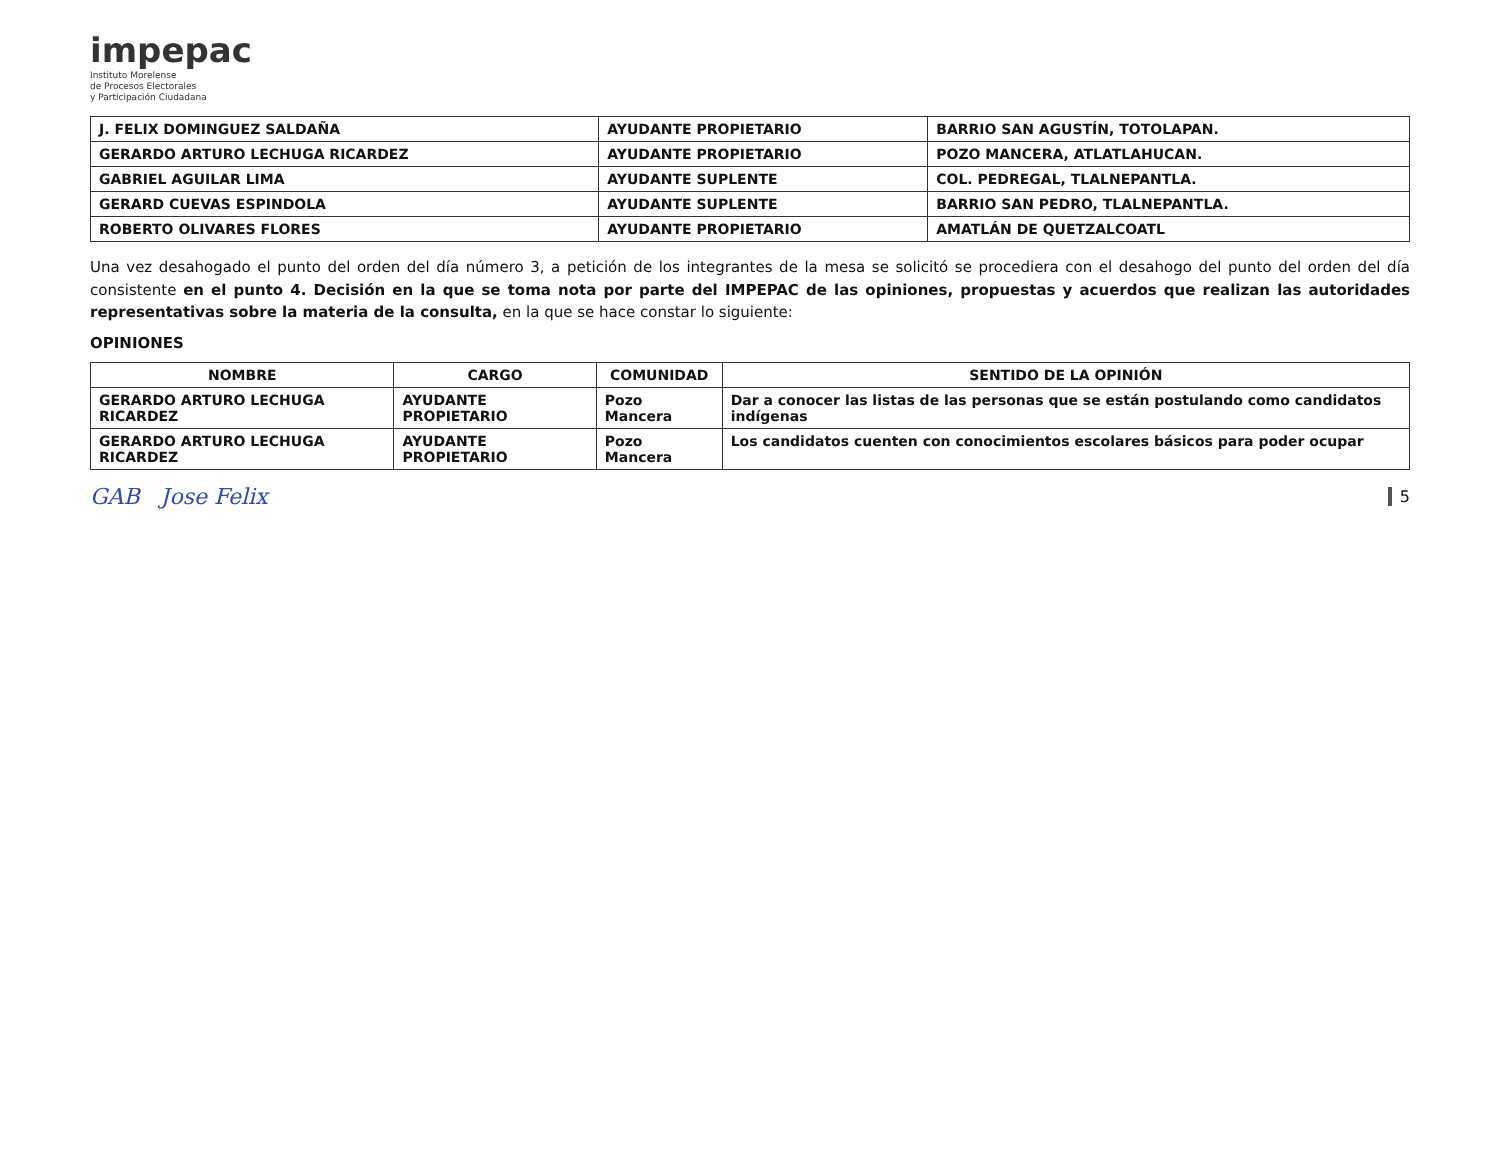impepac
Instituto Morelense
de Procesos Electorales
y Participación Ciudadana
| J. FELIX DOMINGUEZ SALDAÑA | AYUDANTE PROPIETARIO | BARRIO SAN AGUSTÍN, TOTOLAPAN. |
| GERARDO ARTURO LECHUGA RICARDEZ | AYUDANTE PROPIETARIO | POZO MANCERA, ATLATLAHUCAN. |
| GABRIEL AGUILAR LIMA | AYUDANTE SUPLENTE | COL. PEDREGAL, TLALNEPANTLA. |
| GERARD CUEVAS ESPINDOLA | AYUDANTE SUPLENTE | BARRIO SAN PEDRO, TLALNEPANTLA. |
| ROBERTO OLIVARES FLORES | AYUDANTE PROPIETARIO | AMATLÁN DE QUETZALCOATL |
Una vez desahogado el punto del orden del día número 3, a petición de los integrantes de la mesa se solicitó se procediera con el desahogo del punto del orden del día consistente en el punto 4. Decisión en la que se toma nota por parte del IMPEPAC de las opiniones, propuestas y acuerdos que realizan las autoridades representativas sobre la materia de la consulta, en la que se hace constar lo siguiente:
OPINIONES
| NOMBRE | CARGO | COMUNIDAD | SENTIDO DE LA OPINIÓN |
| --- | --- | --- | --- |
| GERARDO ARTURO LECHUGA RICARDEZ | AYUDANTE PROPIETARIO | Pozo Mancera | Dar a conocer las listas de las personas que se están postulando como candidatos indígenas |
| GERARDO ARTURO LECHUGA RICARDEZ | AYUDANTE PROPIETARIO | Pozo Mancera | Los candidatos cuenten con conocimientos escolares básicos para poder ocupar |
GAB Jose Felix 5